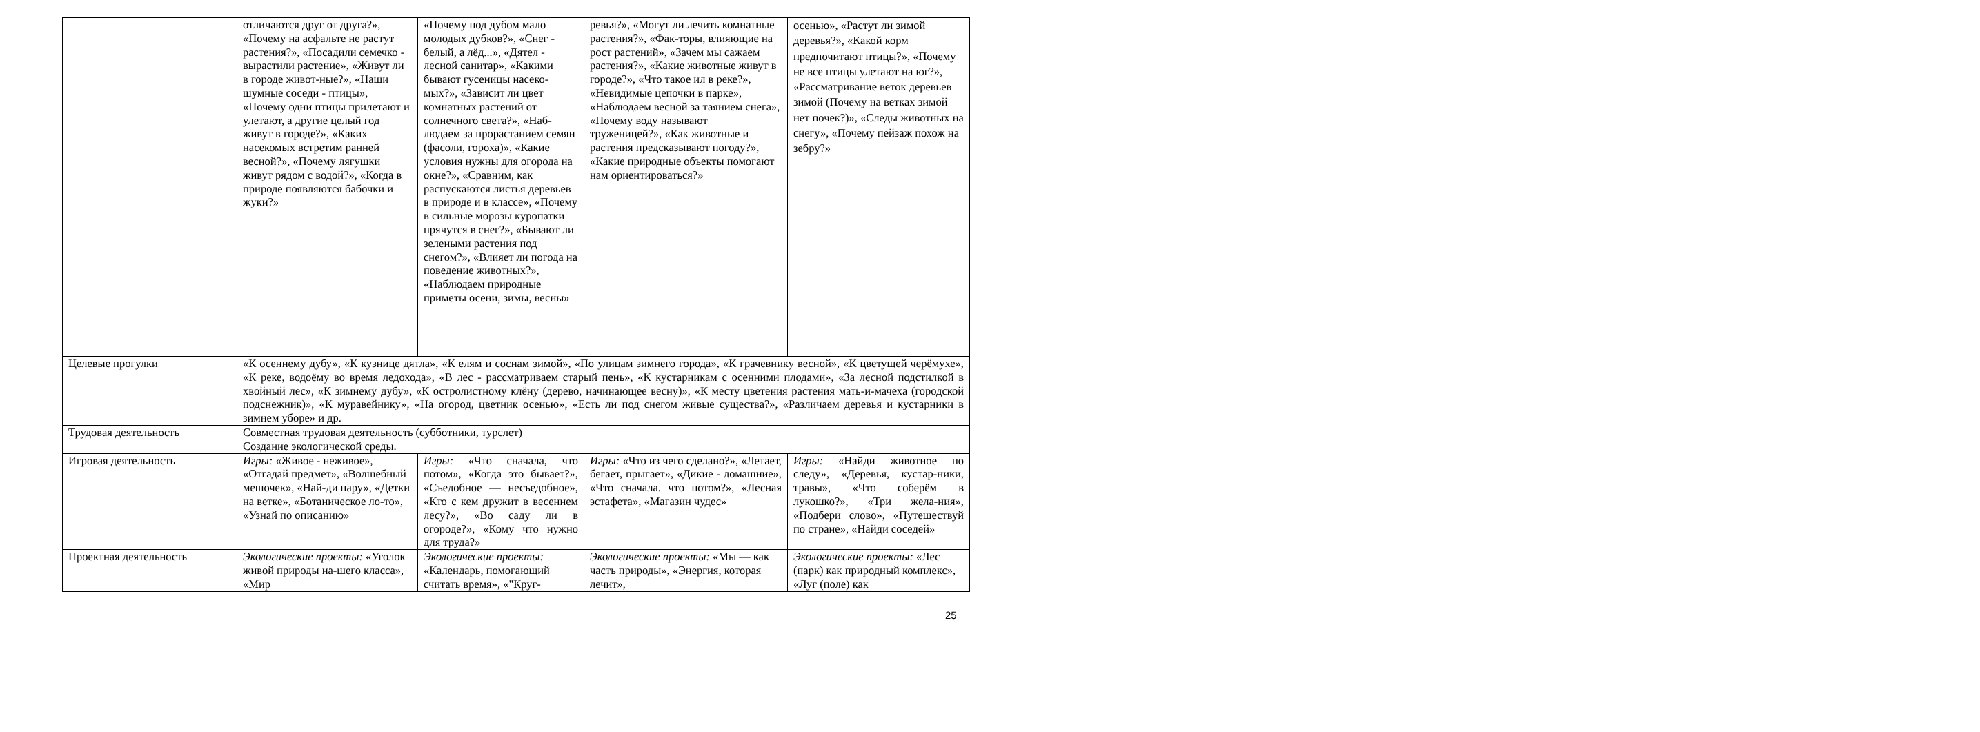| | отличаются друг от друга?», «Почему на асфальте не растут растения?», «Посадили семечко - вырастили растение», «Живут ли в городе живот-ные?», «Наши шумные соседи - птицы», «Почему одни птицы прилетают и улетают, а другие целый год живут в городе?», «Каких насекомых встретим ранней весной?», «Почему лягушки живут рядом с водой?», «Когда в природе появляются бабочки и жуки?» | «Почему под дубом мало молодых дубков?», «Снег - белый, а лёд...», «Дятел - лесной санитар», «Какими бывают гусеницы насеко-мых?», «Зависит ли цвет комнатных растений от солнечного света?», «Наб-людаем за прорастанием семян (фасоли, гороха)», «Какие условия нужны для огорода на окне?», «Сравним, как распускаются листья деревьев в природе и в классе», «Почему в сильные морозы куропатки прячутся в снег?», «Бывают ли зелеными растения под снегом?», «Влияет ли погода на поведение животных?», «Наблюдаем природные приметы осени, зимы, весны» | ревья?», «Могут ли лечить комнатные растения?», «Фак-торы, влияющие на рост растений», «Зачем мы сажаем растения?», «Какие животные живут в городе?», «Что такое ил в реке?», «Невидимые цепочки в парке», «Наблюдаем весной за таянием снега», «Почему воду называют труженицей?», «Как животные и растения предсказывают погоду?», «Какие природные объекты помогают нам ориентироваться?» | осенью», «Растут ли зимой деревья?», «Какой корм предпочитают птицы?», «Почему не все птицы улетают на юг?», «Рассматривание веток деревьев зимой (Почему на ветках зимой нет почек?)», «Следы животных на снегу», «Почему пейзаж похож на зебру?» |
| Целевые прогулки | «К осеннему дубу», «К кузнице дятла», «К елям и соснам зимой», «По улицам зимнего города», «К грачевнику весной», «К цветущей черёмухе», «К реке, водоёму во время ледохода», «В лес - рассматриваем старый пень», «К кустарникам с осенними плодами», «За лесной подстилкой в хвойный лес», «К зимнему дубу», «К остролистному клёну (дерево, начинающее весну)», «К месту цветения растения мать-и-мачеха (городской подснежник)», «К муравейнику», «На огород, цветник осенью», «Есть ли под снегом живые существа?», «Различаем деревья и кустарники в зимнем уборе» и др. | | | |
| Трудовая деятельность | Совместная трудовая деятельность (субботники, турслет) Создание экологической среды. | | | |
| Игровая деятельность | Игры: «Живое - неживое», «Отгадай предмет», «Волшебный мешочек», «Най-ди пару», «Детки на ветке», «Ботаническое ло-то», «Узнай по описанию» | Игры: «Что сначала, что потом», «Когда это бывает?», «Съедобное — несъедобное», «Кто с кем дружит в весеннем лесу?», «Во саду ли в огороде?», «Кому что нужно для труда?» | Игры: «Что из чего сделано?», «Летает, бегает, прыгает», «Дикие - домашние», «Что сначала. что потом?», «Лесная эстафета», «Магазин чудес» | Игры: «Найди животное по следу», «Деревья, кустар-ники, травы», «Что соберём в лукошко?», «Три жела-ния», «Подбери слово», «Путешествуй по стране», «Найди соседей» |
| Проектная деятельность | Экологические проекты: «Уголок живой природы на-шего класса», «Мир | Экологические проекты: «Календарь, помогающий считать время», «"Круг- | Экологические проекты: «Мы — как часть природы», «Энергия, которая лечит», | Экологические проекты: «Лес (парк) как природный комплекс», «Луг (поле) как |
25